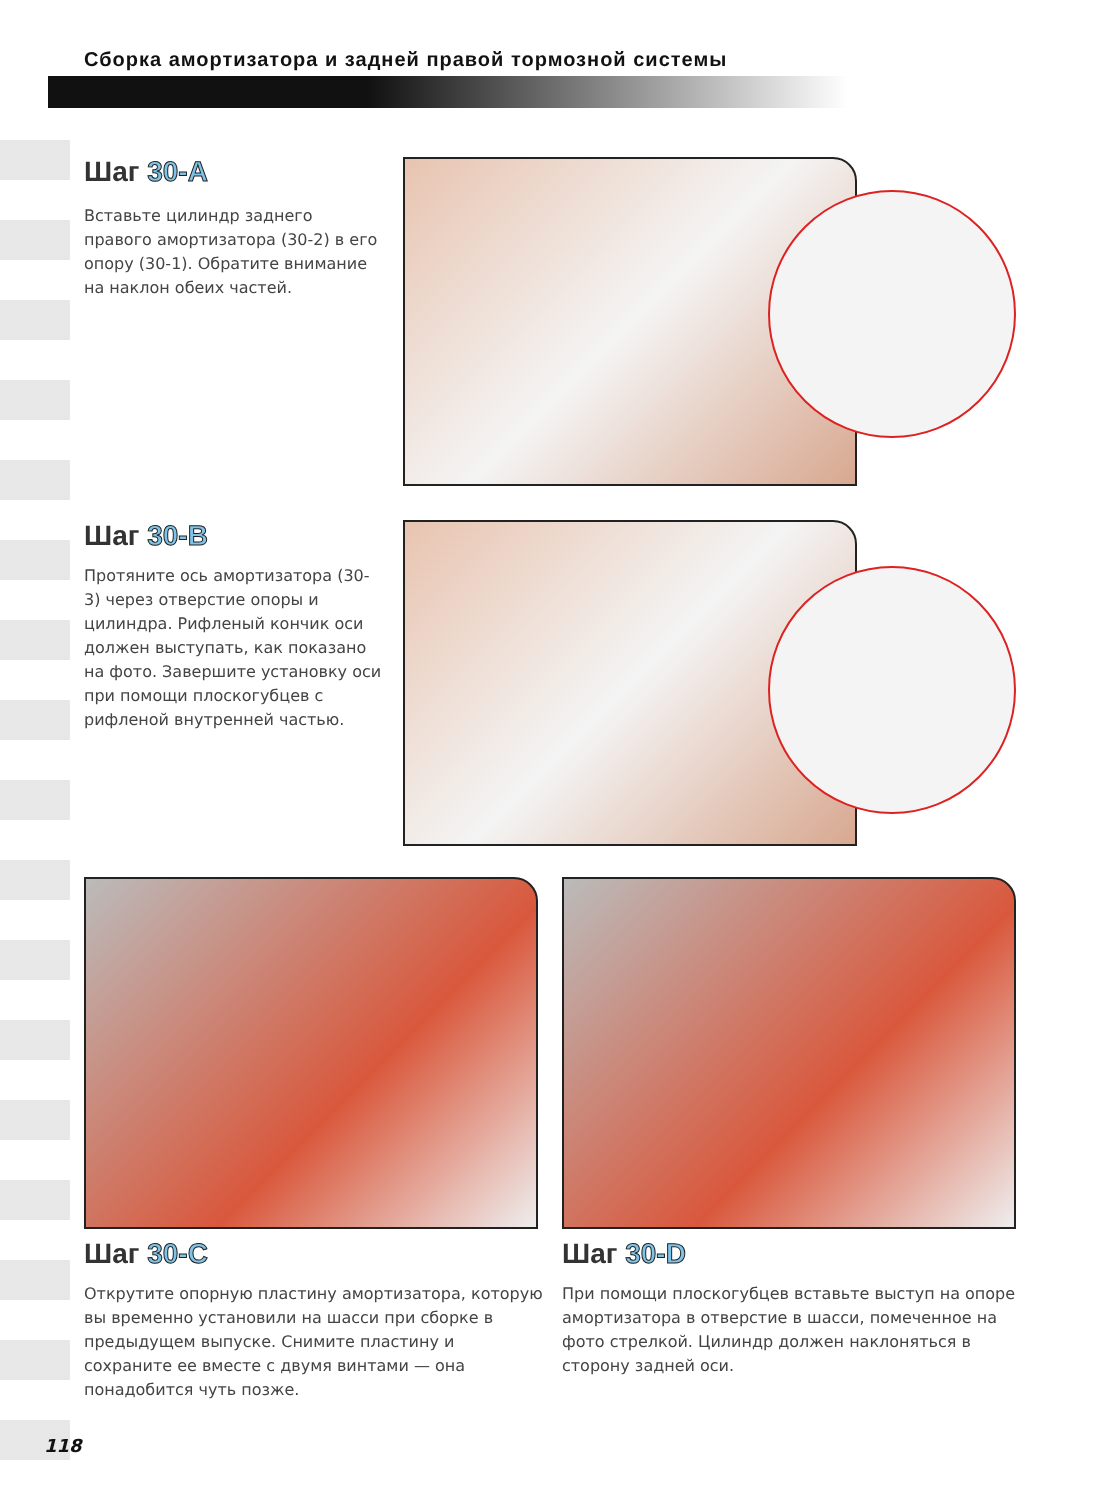Сборка амортизатора и задней правой тормозной системы
Шаг 30-A
Вставьте цилиндр заднего правого амортизатора (30-2) в его опору (30-1). Обратите внимание на наклон обеих частей.
Шаг 30-B
Протяните ось амортизатора (30-3) через отверстие опоры и цилиндра. Рифленый кончик оси должен выступать, как показано на фото. Завершите установку оси при помощи плоскогубцев с рифленой внутренней частью.
Шаг 30-C
Открутите опорную пластину амортизатора, которую вы временно установили на шасси при сборке в предыдущем выпуске. Снимите пластину и сохраните ее вместе с двумя винтами — она понадобится чуть позже.
Шаг 30-D
При помощи плоскогубцев вставьте выступ на опоре амортизатора в отверстие в шасси, помеченное на фото стрелкой. Цилиндр должен наклоняться в сторону задней оси.
118